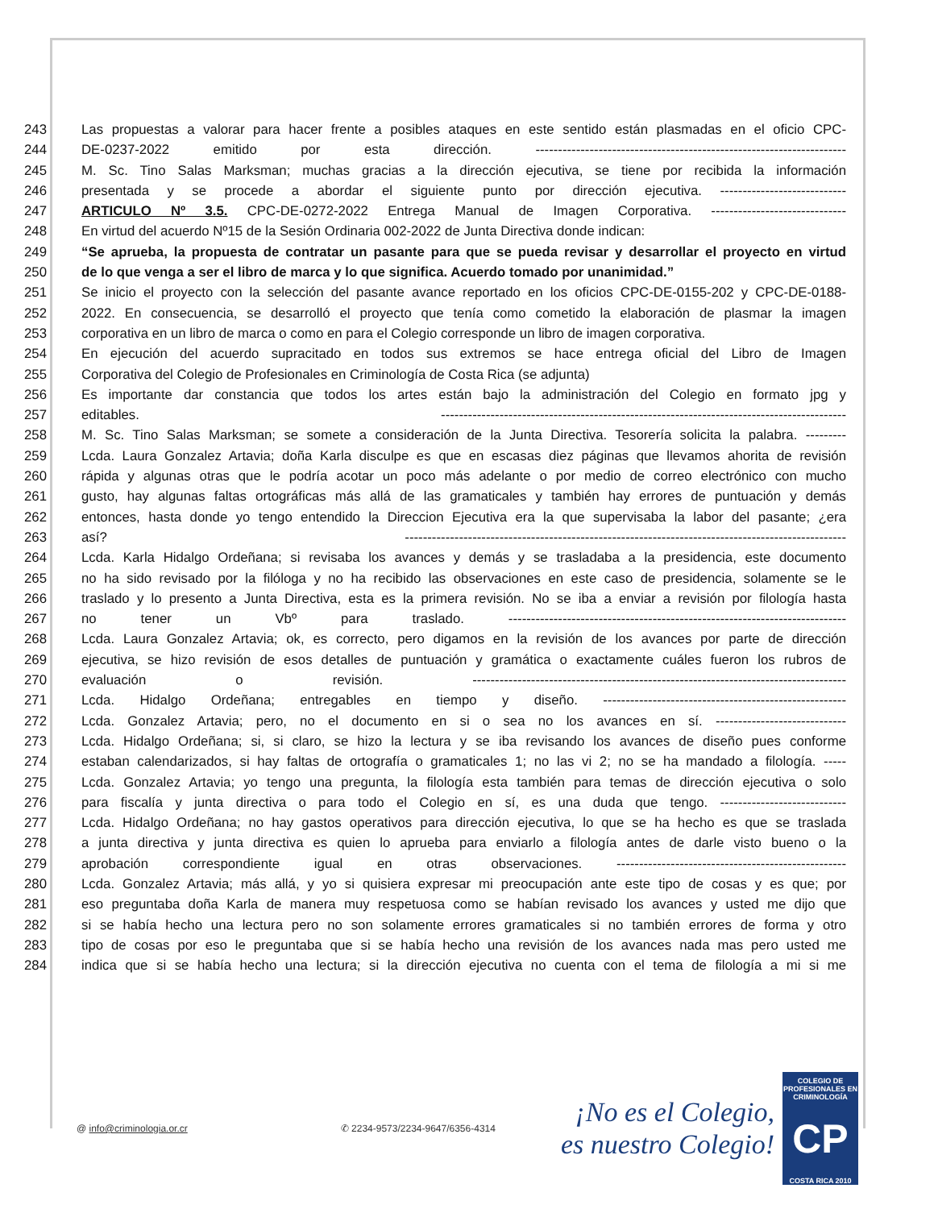243 Las propuestas a valorar para hacer frente a posibles ataques en este sentido están plasmadas en el oficio CPC-
244 DE-0237-2022 emitido por esta dirección. ---------------------------------------------------------------------
245 M. Sc. Tino Salas Marksman; muchas gracias a la dirección ejecutiva, se tiene por recibida la información
246 presentada y se procede a abordar el siguiente punto por dirección ejecutiva. ----------------------------
247 ARTICULO Nº 3.5. CPC-DE-0272-2022 Entrega Manual de Imagen Corporativa. ------------------------------
248 En virtud del acuerdo Nº15 de la Sesión Ordinaria 002-2022 de Junta Directiva donde indican:
249 “Se aprueba, la propuesta de contratar un pasante para que se pueda revisar y desarrollar el proyecto en virtud
250 de lo que venga a ser el libro de marca y lo que significa. Acuerdo tomado por unanimidad.”
251 Se inicio el proyecto con la selección del pasante avance reportado en los oficios CPC-DE-0155-202 y CPC-DE-0188-
252 2022. En consecuencia, se desarrolló el proyecto que tenía como cometido la elaboración de plasmar la imagen
253 corporativa en un libro de marca o como en para el Colegio corresponde un libro de imagen corporativa.
254 En ejecución del acuerdo supracitado en todos sus extremos se hace entrega oficial del Libro de Imagen
255 Corporativa del Colegio de Profesionales en Criminología de Costa Rica (se adjunta)
256 Es importante dar constancia que todos los artes están bajo la administración del Colegio en formato jpg y
257 editables. ------------------------------------------------------------------------------------------
258 M. Sc. Tino Salas Marksman; se somete a consideración de la Junta Directiva. Tesorería solicita la palabra. ---------
259 Lcda. Laura Gonzalez Artavia; doña Karla disculpe es que en escasas diez páginas que llevamos ahorita de revisión
260 rápida y algunas otras que le podría acotar un poco más adelante o por medio de correo electrónico con mucho
261 gusto, hay algunas faltas ortográficas más allá de las gramaticales y también hay errores de puntuación y demás
262 entonces, hasta donde yo tengo entendido la Direccion Ejecutiva era la que supervisaba la labor del pasante; ¿era
263 así? --------------------------------------------------------------------------------------------------
264 Lcda. Karla Hidalgo Ordeñana; si revisaba los avances y demás y se trasladaba a la presidencia, este documento
265 no ha sido revisado por la filóloga y no ha recibido las observaciones en este caso de presidencia, solamente se le
266 traslado y lo presento a Junta Directiva, esta es la primera revisión. No se iba a enviar a revisión por filología hasta
267 no tener un Vbº para traslado. ---------------------------------------------------------------------------
268 Lcda. Laura Gonzalez Artavia; ok, es correcto, pero digamos en la revisión de los avances por parte de dirección
269 ejecutiva, se hizo revisión de esos detalles de puntuación y gramática o exactamente cuáles fueron los rubros de
270 evaluación o revisión. -----------------------------------------------------------------------------------
271 Lcda. Hidalgo Ordeñana; entregables en tiempo y diseño. ------------------------------------------------------
272 Lcda. Gonzalez Artavia; pero, no el documento en si o sea no los avances en sí. -----------------------------
273 Lcda. Hidalgo Ordeñana; si, si claro, se hizo la lectura y se iba revisando los avances de diseño pues conforme
274 estaban calendarizados, si hay faltas de ortografía o gramaticales 1; no las vi 2; no se ha mandado a filología. -----
275 Lcda. Gonzalez Artavia; yo tengo una pregunta, la filología esta también para temas de dirección ejecutiva o solo
276 para fiscalía y junta directiva o para todo el Colegio en sí, es una duda que tengo. ----------------------------
277 Lcda. Hidalgo Ordeñana; no hay gastos operativos para dirección ejecutiva, lo que se ha hecho es que se traslada
278 a junta directiva y junta directiva es quien lo aprueba para enviarlo a filología antes de darle visto bueno o la
279 aprobación correspondiente igual en otras observaciones. ---------------------------------------------------
280 Lcda. Gonzalez Artavia; más allá, y yo si quisiera expresar mi preocupación ante este tipo de cosas y es que; por
281 eso preguntaba doña Karla de manera muy respetuosa como se habían revisado los avances y usted me dijo que
282 si se había hecho una lectura pero no son solamente errores gramaticales si no también errores de forma y otro
283 tipo de cosas por eso le preguntaba que si se había hecho una revisión de los avances nada mas pero usted me
284 indica que si se había hecho una lectura; si la dirección ejecutiva no cuenta con el tema de filología a mi si me
@ info@criminologia.or.cr ✆ 2234-9573/2234-9647/6356-4314
¡No es el Colegio,
es nuestro Colegio!
COLEGIO DE PROFESIONALES EN
CRIMINOLOGÍA
CP
COSTA RICA 2010